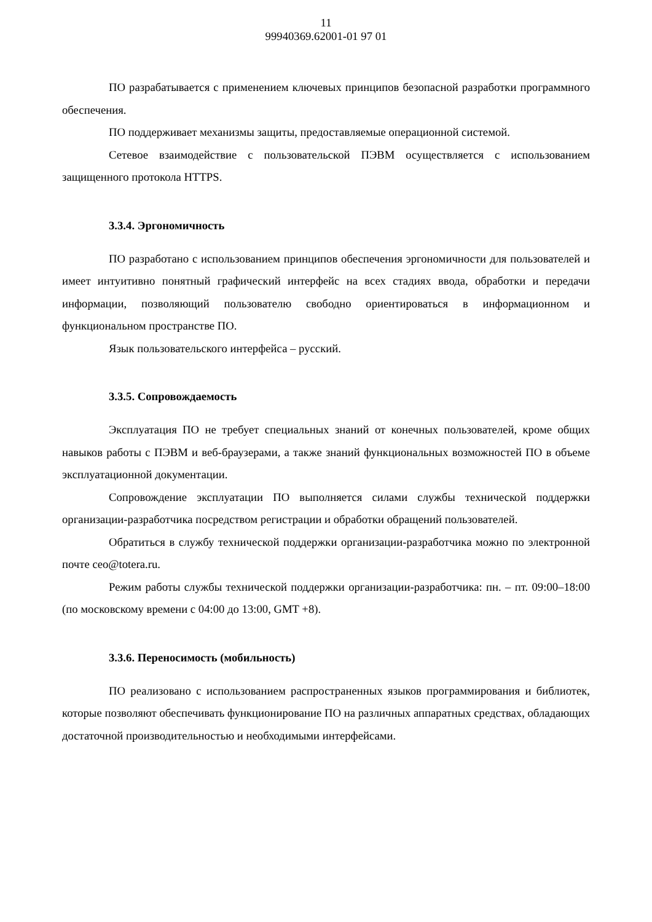11
99940369.62001-01 97 01
ПО разрабатывается с применением ключевых принципов безопасной разработки программного обеспечения.
ПО поддерживает механизмы защиты, предоставляемые операционной системой.
Сетевое взаимодействие с пользовательской ПЭВМ осуществляется с использованием защищенного протокола HTTPS.
3.3.4. Эргономичность
ПО разработано с использованием принципов обеспечения эргономичности для пользователей и имеет интуитивно понятный графический интерфейс на всех стадиях ввода, обработки и передачи информации, позволяющий пользователю свободно ориентироваться в информационном и функциональном пространстве ПО.
Язык пользовательского интерфейса – русский.
3.3.5. Сопровождаемость
Эксплуатация ПО не требует специальных знаний от конечных пользователей, кроме общих навыков работы с ПЭВМ и веб-браузерами, а также знаний функциональных возможностей ПО в объеме эксплуатационной документации.
Сопровождение эксплуатации ПО выполняется силами службы технической поддержки организации-разработчика посредством регистрации и обработки обращений пользователей.
Обратиться в службу технической поддержки организации-разработчика можно по электронной почте ceo@totera.ru.
Режим работы службы технической поддержки организации-разработчика: пн. – пт. 09:00–18:00 (по московскому времени с 04:00 до 13:00, GMT +8).
3.3.6. Переносимость (мобильность)
ПО реализовано с использованием распространенных языков программирования и библиотек, которые позволяют обеспечивать функционирование ПО на различных аппаратных средствах, обладающих достаточной производительностью и необходимыми интерфейсами.